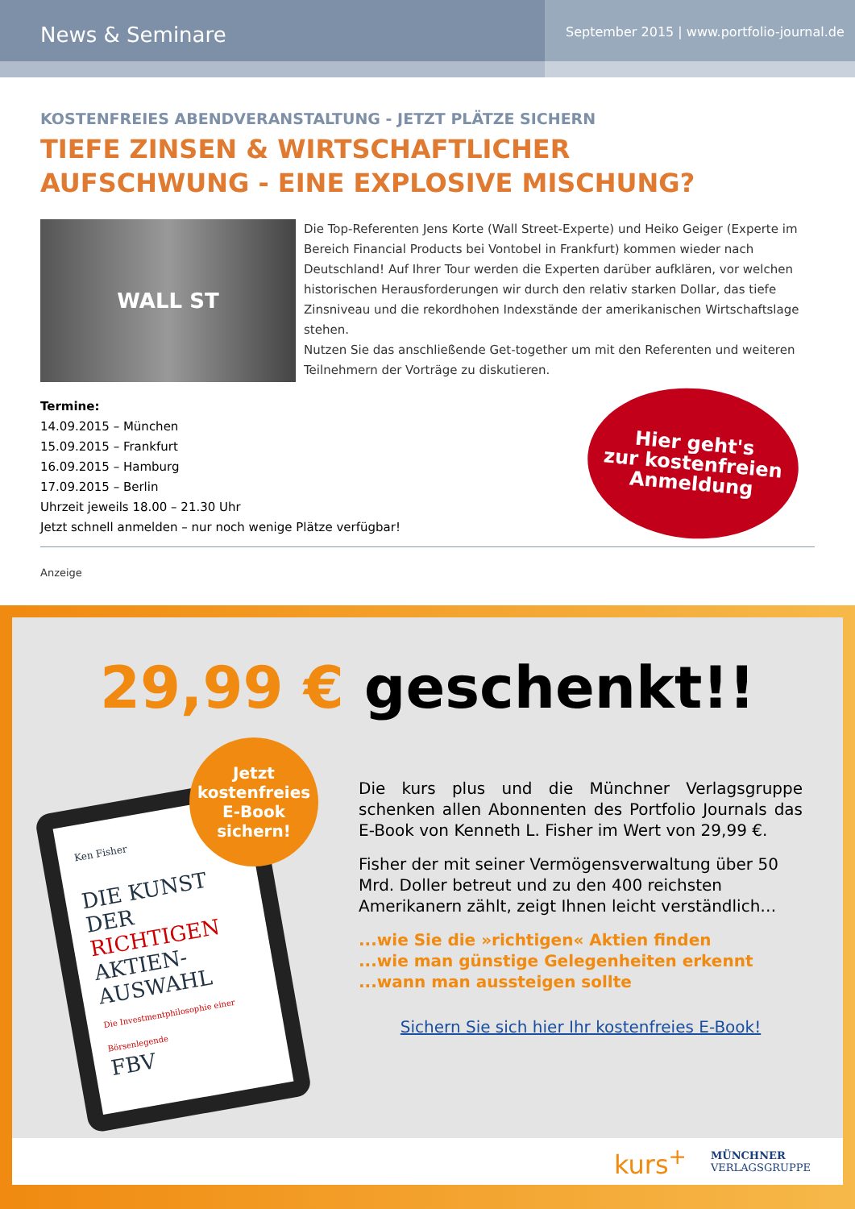News & Seminare
September 2015 | www.portfolio-journal.de
KOSTENFREIES ABENDVERANSTALTUNG - JETZT PLÄTZE SICHERN
TIEFE ZINSEN & WIRTSCHAFTLICHER
AUFSCHWUNG - EINE EXPLOSIVE MISCHUNG?
WALL ST
Die Top-Referenten Jens Korte (Wall Street-Experte) und Heiko Geiger (Experte im Bereich Financial Products bei Vontobel in Frankfurt) kommen wieder nach Deutschland! Auf Ihrer Tour werden die Experten darüber aufklären, vor welchen historischen Herausforderungen wir durch den relativ starken Dollar, das tiefe Zinsniveau und die rekordhohen Indexstände der amerikanischen Wirtschaftslage stehen.
Nutzen Sie das anschließende Get-together um mit den Referenten und weiteren Teilnehmern der Vorträge zu diskutieren.
Termine:
14.09.2015 – München
15.09.2015 – Frankfurt
16.09.2015 – Hamburg
17.09.2015 – Berlin
Uhrzeit jeweils 18.00 – 21.30 Uhr
Jetzt schnell anmelden – nur noch wenige Plätze verfügbar!
Hier geht's
zur kostenfreien
Anmeldung
Anzeige
29,99 € geschenkt!!
Jetzt
kostenfreies
E-Book
sichern!
Ken Fisher
DIE KUNST DER RICHTIGEN AKTIEN-AUSWAHL
Die Investmentphilosophie einer Börsenlegende
FBV
Die kurs plus und die Münchner Verlagsgruppe schenken allen Abonnenten des Portfolio Journals das E-Book von Kenneth L. Fisher im Wert von 29,99 €.
Fisher der mit seiner Vermögensverwaltung über 50 Mrd. Doller betreut und zu den 400 reichsten Amerikanern zählt, zeigt Ihnen leicht verständlich…
...wie Sie die »richtigen« Aktien finden
...wie man günstige Gelegenheiten erkennt
...wann man aussteigen sollte
Sichern Sie sich hier Ihr kostenfreies E-Book!
kurs<sup>+</sup> MÜNCHNER
VERLAGSGRUPPE